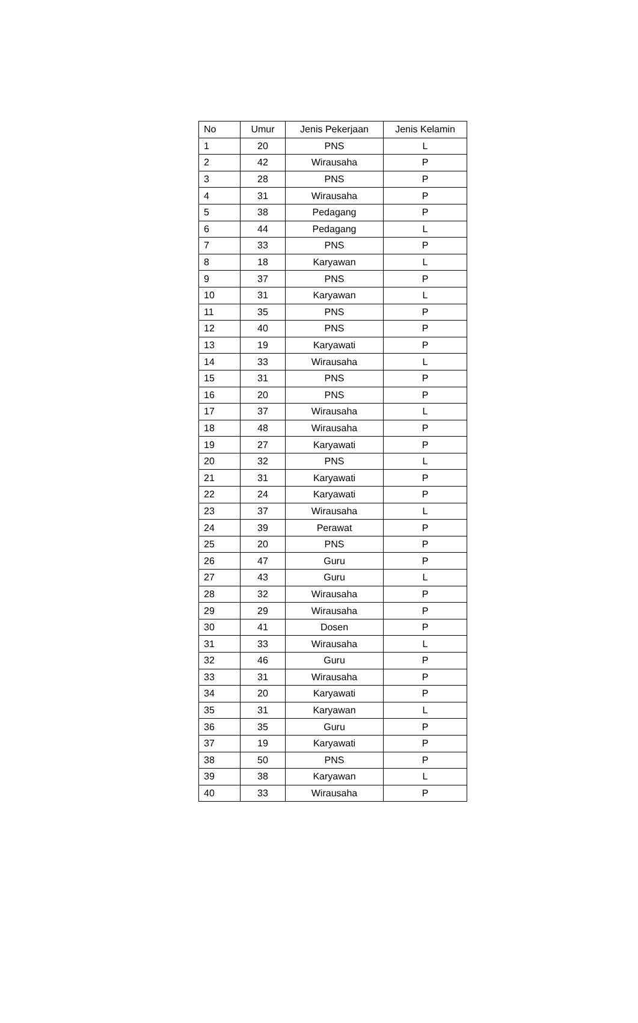| No | Umur | Jenis Pekerjaan | Jenis Kelamin |
| --- | --- | --- | --- |
| 1 | 20 | PNS | L |
| 2 | 42 | Wirausaha | P |
| 3 | 28 | PNS | P |
| 4 | 31 | Wirausaha | P |
| 5 | 38 | Pedagang | P |
| 6 | 44 | Pedagang | L |
| 7 | 33 | PNS | P |
| 8 | 18 | Karyawan | L |
| 9 | 37 | PNS | P |
| 10 | 31 | Karyawan | L |
| 11 | 35 | PNS | P |
| 12 | 40 | PNS | P |
| 13 | 19 | Karyawati | P |
| 14 | 33 | Wirausaha | L |
| 15 | 31 | PNS | P |
| 16 | 20 | PNS | P |
| 17 | 37 | Wirausaha | L |
| 18 | 48 | Wirausaha | P |
| 19 | 27 | Karyawati | P |
| 20 | 32 | PNS | L |
| 21 | 31 | Karyawati | P |
| 22 | 24 | Karyawati | P |
| 23 | 37 | Wirausaha | L |
| 24 | 39 | Perawat | P |
| 25 | 20 | PNS | P |
| 26 | 47 | Guru | P |
| 27 | 43 | Guru | L |
| 28 | 32 | Wirausaha | P |
| 29 | 29 | Wirausaha | P |
| 30 | 41 | Dosen | P |
| 31 | 33 | Wirausaha | L |
| 32 | 46 | Guru | P |
| 33 | 31 | Wirausaha | P |
| 34 | 20 | Karyawati | P |
| 35 | 31 | Karyawan | L |
| 36 | 35 | Guru | P |
| 37 | 19 | Karyawati | P |
| 38 | 50 | PNS | P |
| 39 | 38 | Karyawan | L |
| 40 | 33 | Wirausaha | P |